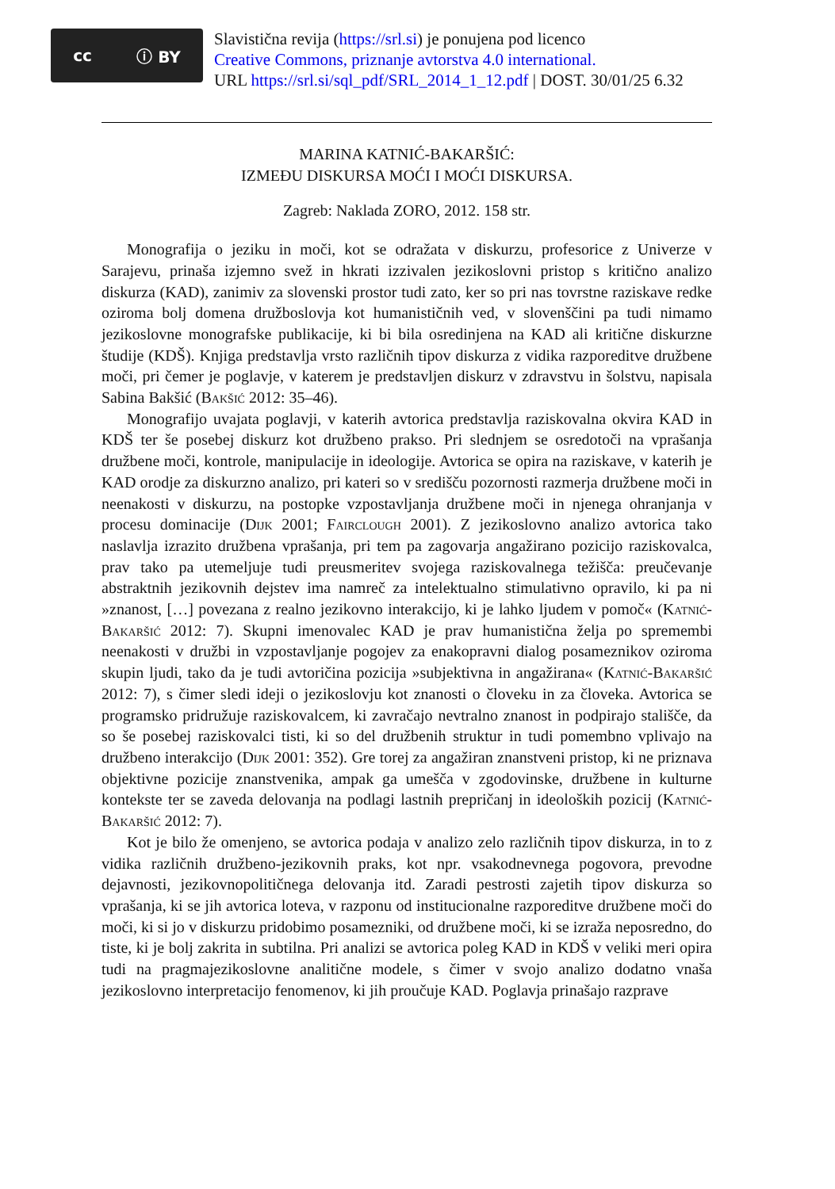cc ⓘ BY
Slavistična revija (https://srl.si) je ponujena pod licenco
Creative Commons, priznanje avtorstva 4.0 international.
URL https://srl.si/sql_pdf/SRL_2014_1_12.pdf | DOST. 30/01/25 6.32
MARINA KATNIĆ-BAKARŠIĆ:
IZMEĐU DISKURSA MOĆI I MOĆI DISKURSA.
Zagreb: Naklada ZORO, 2012. 158 str.
Monografija o jeziku in moči, kot se odražata v diskurzu, profesorice z Univerze v Sarajevu, prinaša izjemno svež in hkrati izzivalen jezikoslovni pristop s kritično analizo diskurza (KAD), zanimiv za slovenski prostor tudi zato, ker so pri nas tovrstne raziskave redke oziroma bolj domena družboslovja kot humanističnih ved, v slovenščini pa tudi nimamo jezikoslovne monografske publikacije, ki bi bila osredinjena na KAD ali kritične diskurzne študije (KDŠ). Knjiga predstavlja vrsto različnih tipov diskurza z vidika razporeditve družbene moči, pri čemer je poglavje, v katerem je predstavljen diskurz v zdravstvu in šolstvu, napisala Sabina Bakšić (Bakšić 2012: 35–46).
Monografijo uvajata poglavji, v katerih avtorica predstavlja raziskovalna okvira KAD in KDŠ ter še posebej diskurz kot družbeno prakso. Pri slednjem se osredotoči na vprašanja družbene moči, kontrole, manipulacije in ideologije. Avtorica se opira na raziskave, v katerih je KAD orodje za diskurzno analizo, pri kateri so v središču pozornosti razmerja družbene moči in neenakosti v diskurzu, na postopke vzpostavljanja družbene moči in njenega ohranjanja v procesu dominacije (Dijk 2001; Fairclough 2001). Z jezikoslovno analizo avtorica tako naslavlja izrazito družbena vprašanja, pri tem pa zagovarja angažirano pozicijo raziskovalca, prav tako pa utemeljuje tudi preusmeritev svojega raziskovalnega težišča: preučevanje abstraktnih jezikovnih dejstev ima namreč za intelektualno stimulativno opravilo, ki pa ni »znanost, […] povezana z realno jezikovno interakcijo, ki je lahko ljudem v pomoč« (Katnić-Bakaršić 2012: 7). Skupni imenovalec KAD je prav humanistična želja po spremembi neenakosti v družbi in vzpostavljanje pogojev za enakopravni dialog posameznikov oziroma skupin ljudi, tako da je tudi avtoričina pozicija »subjektivna in angažirana« (Katnić-Bakaršić 2012: 7), s čimer sledi ideji o jezikoslovju kot znanosti o človeku in za človeka. Avtorica se programsko pridružuje raziskovalcem, ki zavračajo nevtralno znanost in podpirajo stališče, da so še posebej raziskovalci tisti, ki so del družbenih struktur in tudi pomembno vplivajo na družbeno interakcijo (Dijk 2001: 352). Gre torej za angažiran znanstveni pristop, ki ne priznava objektivne pozicije znanstvenika, ampak ga umešča v zgodovinske, družbene in kulturne kontekste ter se zaveda delovanja na podlagi lastnih prepričanj in ideoloških pozicij (Katnić-Bakaršić 2012: 7).
Kot je bilo že omenjeno, se avtorica podaja v analizo zelo različnih tipov diskurza, in to z vidika različnih družbeno-jezikovnih praks, kot npr. vsakodnevnega pogovora, prevodne dejavnosti, jezikovnopolitičnega delovanja itd. Zaradi pestrosti zajetih tipov diskurza so vprašanja, ki se jih avtorica loteva, v razponu od institucionalne razporeditve družbene moči do moči, ki si jo v diskurzu pridobimo posamezniki, od družbene moči, ki se izraža neposredno, do tiste, ki je bolj zakrita in subtilna. Pri analizi se avtorica poleg KAD in KDŠ v veliki meri opira tudi na pragmajezikoslovne analitične modele, s čimer v svojo analizo dodatno vnaša jezikoslovno interpretacijo fenomenov, ki jih proučuje KAD. Poglavja prinašajo razprave